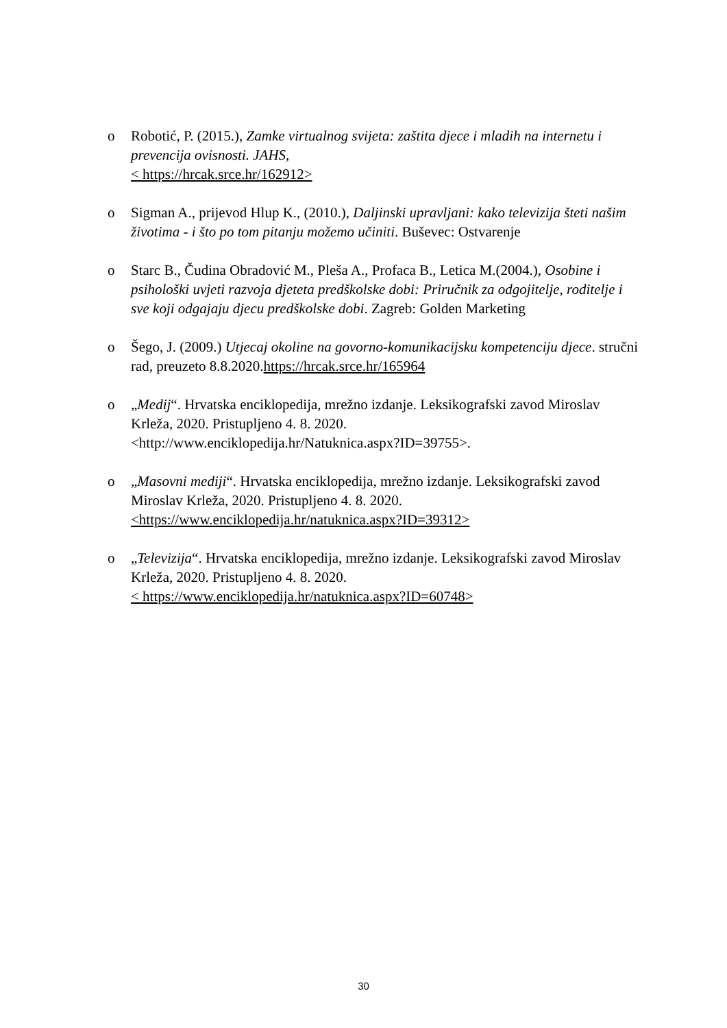o Robotić, P. (2015.), Zamke virtualnog svijeta: zaštita djece i mladih na internetu i prevencija ovisnosti. JAHS,
< https://hrcak.srce.hr/162912>
o Sigman A., prijevod Hlup K., (2010.), Daljinski upravljani: kako televizija šteti našim životima - i što po tom pitanju možemo učiniti. Buševec: Ostvarenje
o Starc B., Čudina Obradović M., Pleša A., Profaca B., Letica M.(2004.), Osobine i psihološki uvjeti razvoja djeteta predškolske dobi: Priručnik za odgojitelje, roditelje i sve koji odgajaju djecu predškolske dobi. Zagreb: Golden Marketing
o Šego, J. (2009.) Utjecaj okoline na govorno-komunikacijsku kompetenciju djece. stručni rad, preuzeto 8.8.2020.https://hrcak.srce.hr/165964
o „Medij“. Hrvatska enciklopedija, mrežno izdanje. Leksikografski zavod Miroslav Krleža, 2020. Pristupljeno 4. 8. 2020.
<http://www.enciklopedija.hr/Natuknica.aspx?ID=39755>.
o „Masovni mediji“. Hrvatska enciklopedija, mrežno izdanje. Leksikografski zavod Miroslav Krleža, 2020. Pristupljeno 4. 8. 2020.
<https://www.enciklopedija.hr/natuknica.aspx?ID=39312>
o „Televizija“. Hrvatska enciklopedija, mrežno izdanje. Leksikografski zavod Miroslav Krleža, 2020. Pristupljeno 4. 8. 2020.
< https://www.enciklopedija.hr/natuknica.aspx?ID=60748>
30